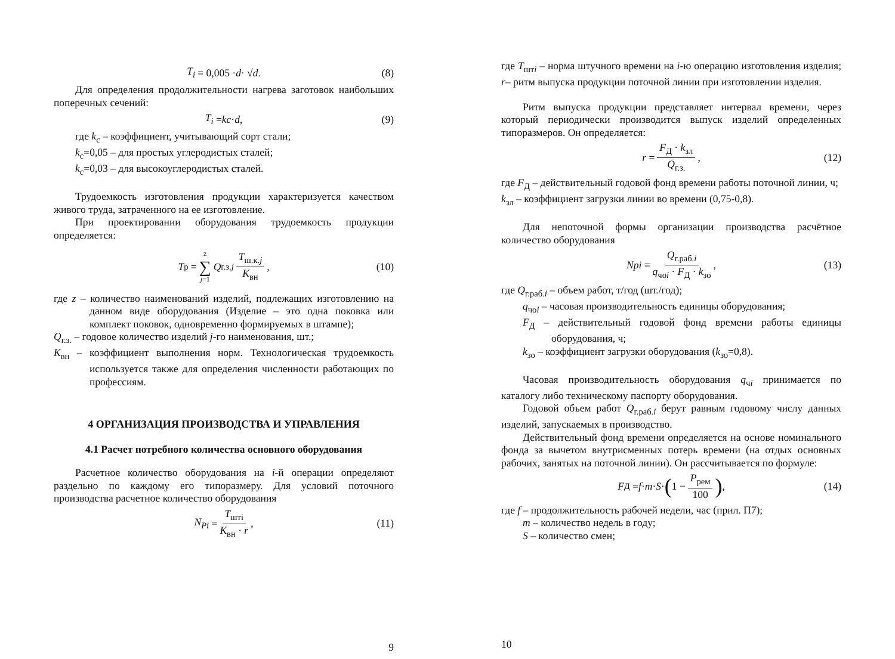T<sub>i</sub> = 0,005 · d · √ d . (8)
Для определения продолжительности нагрева заготовок наибольших поперечных сечений:
T<sub>i</sub> = kc · d , (9)
где k<sub>с</sub> – коэффициент, учитывающий сорт стали;
k<sub>с</sub>=0,05 – для простых углеродистых сталей;
k<sub>с</sub>=0,03 – для высокоуглеродистых сталей.
Трудоемкость изготовления продукции характеризуется качеством живого труда, затраченного на ее изготовление.
При проектировании оборудования трудоемкость продукции определяется:
T<sub>р</sub> = z ∑ j=1 Q<sub>г.з.j</sub> T<sub>ш.к.j</sub> K<sub>вн</sub> , (10)
где z – количество наименований изделий, подлежащих изготовлению на данном виде оборудования (Изделие – это одна поковка или комплект поковок, одновременно формируемых в штампе);
Q<sub>г.з.</sub> – годовое количество изделий j-го наименования, шт.;
K<sub>вн</sub> – коэффициент выполнения норм. Технологическая трудоемкость используется также для определения численности работающих по профессиям.
4 ОРГАНИЗАЦИЯ ПРОИЗВОДСТВА И УПРАВЛЕНИЯ
4.1 Расчет потребного количества основного оборудования
Расчетное количество оборудования на i-й операции определяют раздельно по каждому его типоразмеру. Для условий поточного производства расчетное количество оборудования
N<sub>Pi</sub> = T<sub>штi</sub> K<sub>вн</sub> · r , (11)
9
где T<sub>штi</sub> – норма штучного времени на i-ю операцию изготовления изделия; r– ритм выпуска продукции поточной линии при изготовлении изделия.
Ритм выпуска продукции представляет интервал времени, через который периодически производится выпуск изделий определенных типоразмеров. Он определяется:
r = F<sub>Д</sub> · k<sub>зл</sub> Q<sub>г.з.</sub> , (12)
где F<sub>Д</sub> – действительный годовой фонд времени работы поточной линии, ч;
k<sub>зл</sub> – коэффициент загрузки линии во времени (0,75-0,8).
Для непоточной формы организации производства расчётное количество оборудования
Npi = Q<sub>г.раб.i</sub> q<sub>чоi</sub> · F<sub>Д</sub> · k<sub>зо</sub> , (13)
где Q<sub>г.раб.i</sub> – объем работ, т/год (шт./год);
q<sub>чоi</sub> – часовая производительность единицы оборудования;
F<sub>Д</sub> – действительный годовой фонд времени работы единицы оборудования, ч;
k<sub>зо</sub> – коэффициент загрузки оборудования (k<sub>зо</sub>=0,8).
Часовая производительность оборудования q<sub>чi</sub> принимается по каталогу либо техническому паспорту оборудования.
Годовой объем работ Q<sub>г.раб.i</sub> берут равным годовому числу данных изделий, запускаемых в производство.
Действительный фонд времени определяется на основе номинального фонда за вычетом внутрисменных потерь времени (на отдых основных рабочих, занятых на поточной линии). Он рассчитывается по формуле:
F<sub>Д</sub> = f · m · S · (1 − P<sub>рем</sub> 100) , (14)
где f – продолжительность рабочей недели, час (прил. П7);
m – количество недель в году;
S – количество смен;
10